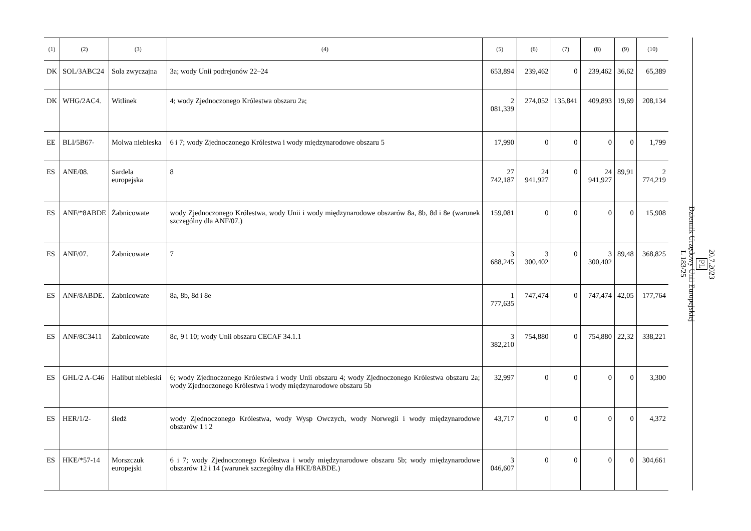| (1) | (2) | (3) | (4) | (5) | (6) | (7) | (8) | (9) | (10) |
| --- | --- | --- | --- | --- | --- | --- | --- | --- | --- |
| DK | SOL/3ABC24 | Sola zwyczajna | 3a; wody Unii podrejonów 22–24 | 653,894 | 239,462 | 0 | 239,462 | 36,62 | 65,389 |
| DK | WHG/2AC4. | Witlinek | 4; wody Zjednoczonego Królestwa obszaru 2a; | 2 081,339 | 274,052 | 135,841 | 409,893 | 19,69 | 208,134 |
| EE | BLI/5B67- | Molwa niebieska | 6 i 7; wody Zjednoczonego Królestwa i wody międzynarodowe obszaru 5 | 17,990 | 0 | 0 | 0 | 0 | 1,799 |
| ES | ANE/08. | Sardela europejska | 8 | 27 742,187 | 24 941,927 | 0 | 24 941,927 | 89,91 | 2 774,219 |
| ES | ANF/*8ABDE | Żabnicowate | wody Zjednoczonego Królestwa, wody Unii i wody międzynarodowe obszarów 8a, 8b, 8d i 8e (warunek szczególny dla ANF/07.) | 159,081 | 0 | 0 | 0 | 0 | 15,908 |
| ES | ANF/07. | Żabnicowate | 7 | 3 688,245 | 3 300,402 | 0 | 3 300,402 | 89,48 | 368,825 |
| ES | ANF/8ABDE. | Żabnicowate | 8a, 8b, 8d i 8e | 1 777,635 | 747,474 | 0 | 747,474 | 42,05 | 177,764 |
| ES | ANF/8C3411 | Żabnicowate | 8c, 9 i 10; wody Unii obszaru CECAF 34.1.1 | 3 382,210 | 754,880 | 0 | 754,880 | 22,32 | 338,221 |
| ES | GHL/2 A-C46 | Halibut niebieski | 6; wody Zjednoczonego Królestwa i wody Unii obszaru 4; wody Zjednoczonego Królestwa obszaru 2a; wody Zjednoczonego Królestwa i wody międzynarodowe obszaru 5b | 32,997 | 0 | 0 | 0 | 0 | 3,300 |
| ES | HER/1/2- | śledź | wody Zjednoczonego Królestwa, wody Wysp Owczych, wody Norwegii i wody międzynarodowe obszarów 1 i 2 | 43,717 | 0 | 0 | 0 | 0 | 4,372 |
| ES | HKE/*57-14 | Morszczuk europejski | 6 i 7; wody Zjednoczonego Królestwa i wody międzynarodowe obszaru 5b; wody międzynarodowe obszarów 12 i 14 (warunek szczególny dla HKE/8ABDE.) | 3 046,607 | 0 | 0 | 0 | 0 | 304,661 |
20.7.2023
PL
Dziennik Urzędowy Unii Europejskiej
L 183/25